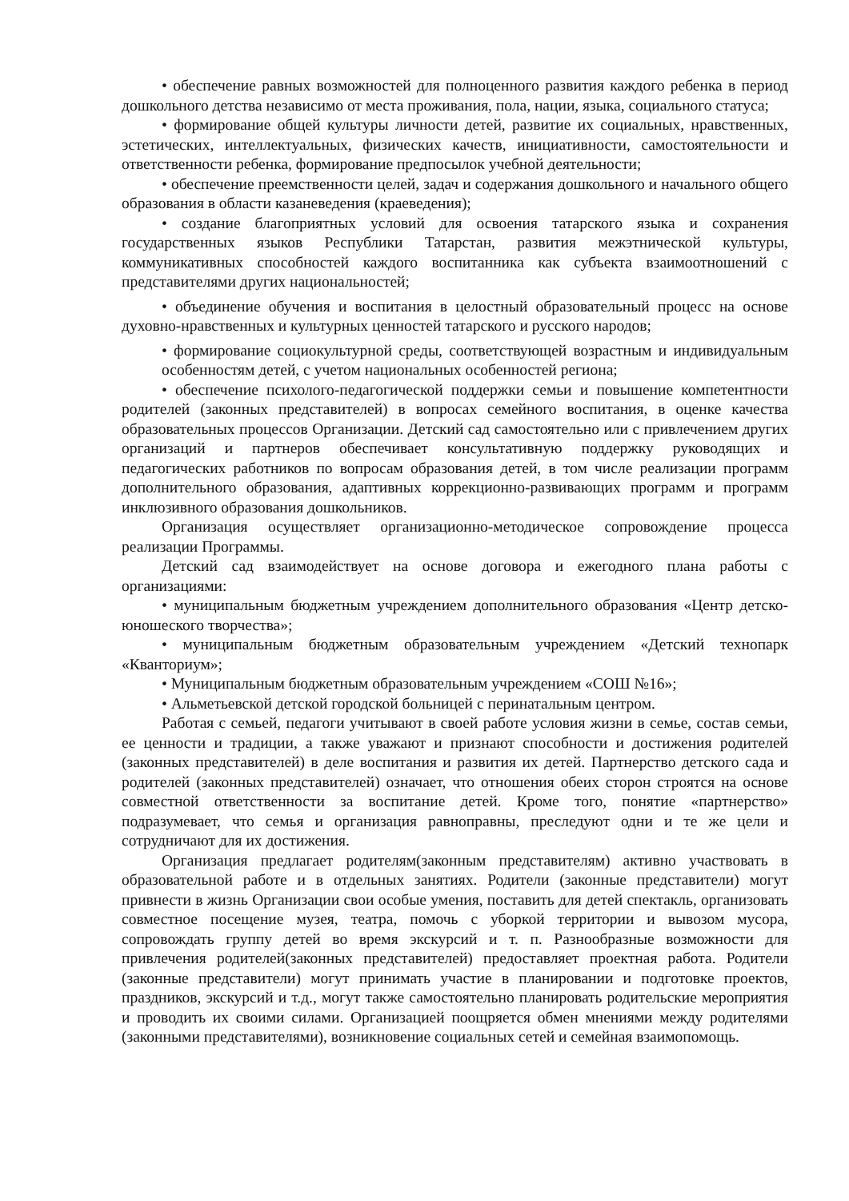• обеспечение равных возможностей для полноценного развития каждого ребенка в период дошкольного детства независимо от места проживания, пола, нации, языка, социального статуса;
• формирование общей культуры личности детей, развитие их социальных, нравственных, эстетических, интеллектуальных, физических качеств, инициативности, самостоятельности и ответственности ребенка, формирование предпосылок учебной деятельности;
• обеспечение преемственности целей, задач и содержания дошкольного и начального общего образования в области казаневедения (краеведения);
• создание благоприятных условий для освоения татарского языка и сохранения государственных языков Республики Татарстан, развития межэтнической культуры, коммуникативных способностей каждого воспитанника как субъекта взаимоотношений с представителями других национальностей;
• объединение обучения и воспитания в целостный образовательный процесс на основе духовно-нравственных и культурных ценностей татарского и русского народов;
• формирование социокультурной среды, соответствующей возрастным и индивидуальным особенностям детей, с учетом национальных особенностей региона;
• обеспечение психолого-педагогической поддержки семьи и повышение компетентности родителей (законных представителей) в вопросах семейного воспитания, в оценке качества образовательных процессов Организации. Детский сад самостоятельно или с привлечением других организаций и партнеров обеспечивает консультативную поддержку руководящих и педагогических работников по вопросам образования детей, в том числе реализации программ дополнительного образования, адаптивных коррекционно-развивающих программ и программ инклюзивного образования дошкольников.
Организация осуществляет организационно-методическое сопровождение процесса реализации Программы.
Детский сад взаимодействует на основе договора и ежегодного плана работы с организациями:
• муниципальным бюджетным учреждением дополнительного образования «Центр детско-юношеского творчества»;
• муниципальным бюджетным образовательным учреждением «Детский технопарк «Кванториум»;
• Муниципальным бюджетным образовательным учреждением «СОШ №16»;
• Альметьевской детской городской больницей с перинатальным центром.
Работая с семьей, педагоги учитывают в своей работе условия жизни в семье, состав семьи, ее ценности и традиции, а также уважают и признают способности и достижения родителей (законных представителей) в деле воспитания и развития их детей. Партнерство детского сада и родителей (законных представителей) означает, что отношения обеих сторон строятся на основе совместной ответственности за воспитание детей. Кроме того, понятие «партнерство» подразумевает, что семья и организация равноправны, преследуют одни и те же цели и сотрудничают для их достижения.
Организация предлагает родителям(законным представителям) активно участвовать в образовательной работе и в отдельных занятиях. Родители (законные представители) могут привнести в жизнь Организации свои особые умения, поставить для детей спектакль, организовать совместное посещение музея, театра, помочь с уборкой территории и вывозом мусора, сопровождать группу детей во время экскурсий и т. п. Разнообразные возможности для привлечения родителей(законных представителей) предоставляет проектная работа. Родители (законные представители) могут принимать участие в планировании и подготовке проектов, праздников, экскурсий и т.д., могут также самостоятельно планировать родительские мероприятия и проводить их своими силами. Организацией поощряется обмен мнениями между родителями (законными представителями), возникновение социальных сетей и семейная взаимопомощь.